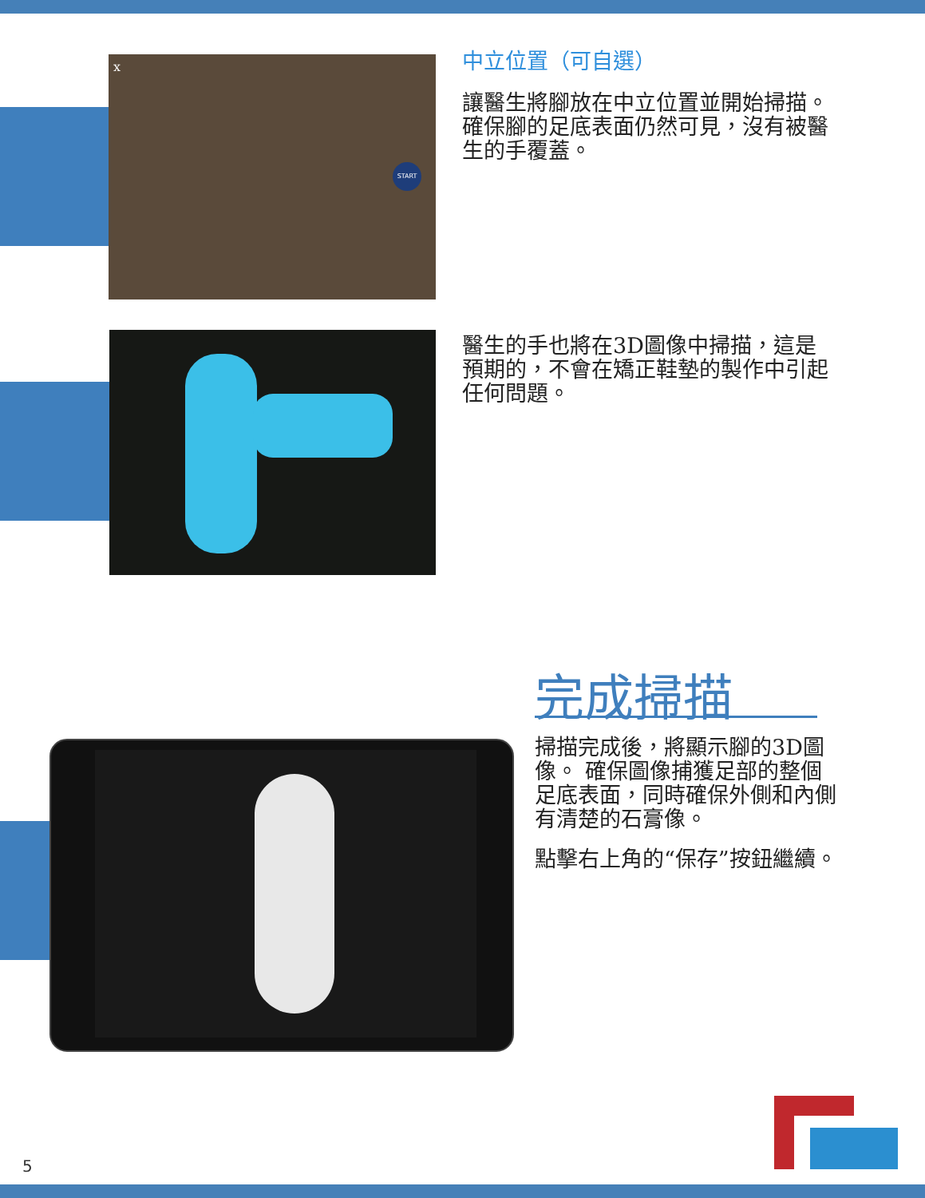x
START
中立位置（可自選）
讓醫生將腳放在中立位置並開始掃描。 確保腳的足底表面仍然可見，沒有被醫生的手覆蓋。
醫生的手也將在3D圖像中掃描，這是預期的，不會在矯正鞋墊的製作中引起任何問題。
完成掃描
掃描完成後，將顯示腳的3D圖像。 確保圖像捕獲足部的整個足底表面，同時確保外側和內側有清楚的石膏像。
點擊右上角的“保存”按鈕繼續。
5